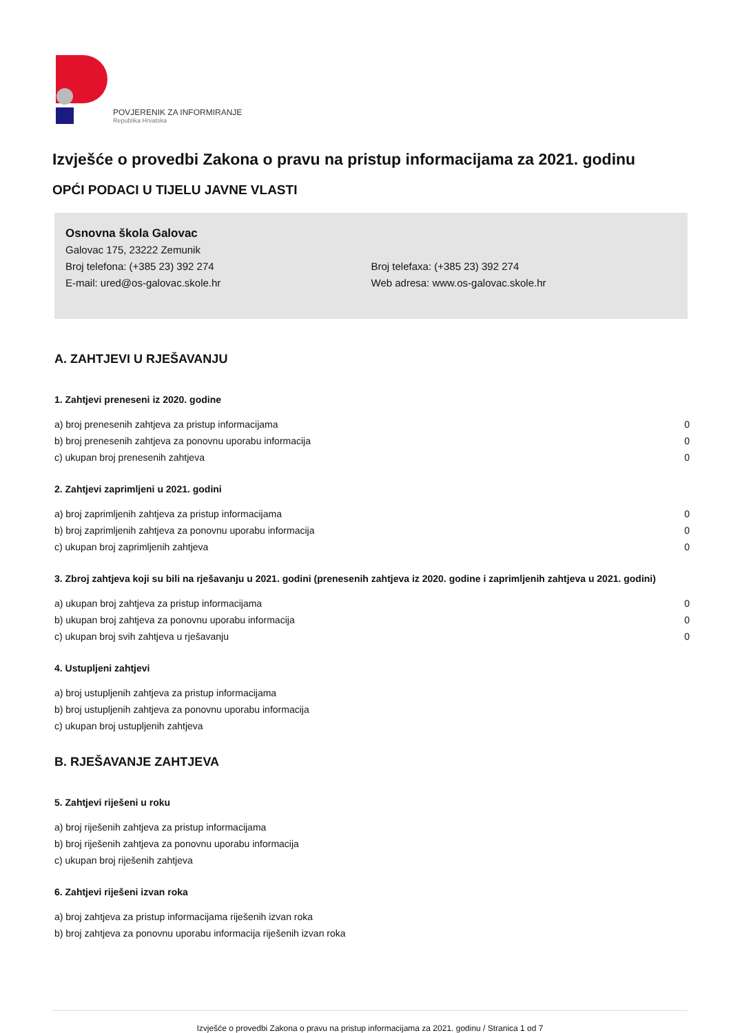POVJERENIK ZA INFORMIRANJE
Republika Hrvatska
Izvješće o provedbi Zakona o pravu na pristup informacijama za 2021. godinu
OPĆI PODACI U TIJELU JAVNE VLASTI
Osnovna škola Galovac
Galovac 175, 23222 Zemunik
Broj telefona: (+385 23) 392 274 Broj telefaxa: (+385 23) 392 274
E-mail: ured@os-galovac.skole.hr Web adresa: www.os-galovac.skole.hr
A. ZAHTJEVI U RJEŠAVANJU
1. Zahtjevi preneseni iz 2020. godine
| a) broj prenesenih zahtjeva za pristup informacijama | 0 |
| b) broj prenesenih zahtjeva za ponovnu uporabu informacija | 0 |
| c) ukupan broj prenesenih zahtjeva | 0 |
2. Zahtjevi zaprimljeni u 2021. godini
| a) broj zaprimljenih zahtjeva za pristup informacijama | 0 |
| b) broj zaprimljenih zahtjeva za ponovnu uporabu informacija | 0 |
| c) ukupan broj zaprimljenih zahtjeva | 0 |
3. Zbroj zahtjeva koji su bili na rješavanju u 2021. godini (prenesenih zahtjeva iz 2020. godine i zaprimljenih zahtjeva u 2021. godini)
| a) ukupan broj zahtjeva za pristup informacijama | 0 |
| b) ukupan broj zahtjeva za ponovnu uporabu informacija | 0 |
| c) ukupan broj svih zahtjeva u rješavanju | 0 |
4. Ustupljeni zahtjevi
| a) broj ustupljenih zahtjeva za pristup informacijama |
| b) broj ustupljenih zahtjeva za ponovnu uporabu informacija |
| c) ukupan broj ustupljenih zahtjeva |
B. RJEŠAVANJE ZAHTJEVA
5. Zahtjevi riješeni u roku
| a) broj riješenih zahtjeva za pristup informacijama |
| b) broj riješenih zahtjeva za ponovnu uporabu informacija |
| c) ukupan broj riješenih zahtjeva |
6. Zahtjevi riješeni izvan roka
| a) broj zahtjeva za pristup informacijama riješenih izvan roka |
| b) broj zahtjeva za ponovnu uporabu informacija riješenih izvan roka |
Izvješće o provedbi Zakona o pravu na pristup informacijama za 2021. godinu / Stranica 1 od 7